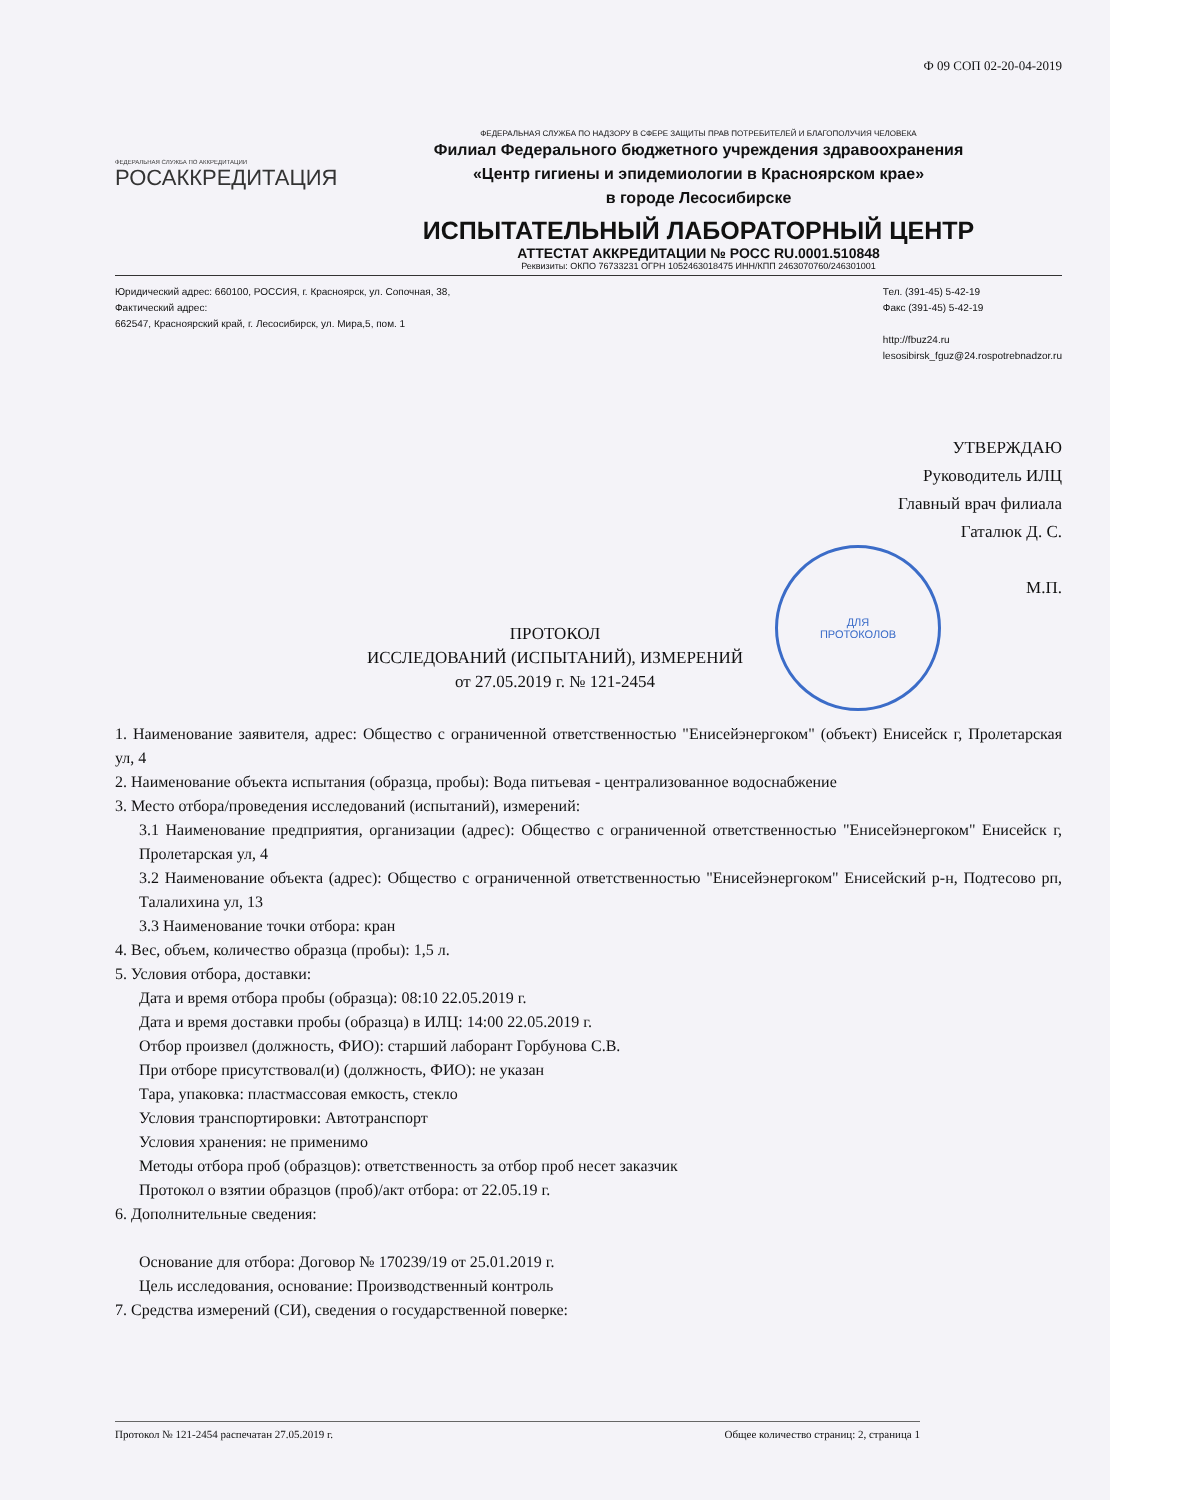Ф 09 СОП 02-20-04-2019
ФЕДЕРАЛЬНАЯ СЛУЖБА ПО АККРЕДИТАЦИИ
РОСАККРЕДИТАЦИЯ
ФЕДЕРАЛЬНАЯ СЛУЖБА ПО НАДЗОРУ В СФЕРЕ ЗАЩИТЫ ПРАВ ПОТРЕБИТЕЛЕЙ И БЛАГОПОЛУЧИЯ ЧЕЛОВЕКА
Филиал Федерального бюджетного учреждения здравоохранения
«Центр гигиены и эпидемиологии в Красноярском крае»
в городе Лесосибирске
ИСПЫТАТЕЛЬНЫЙ ЛАБОРАТОРНЫЙ ЦЕНТР
АТТЕСТАТ АККРЕДИТАЦИИ № РОСС RU.0001.510848
Реквизиты: ОКПО 76733231 ОГРН 1052463018475 ИНН/КПП 2463070760/246301001
Юридический адрес: 660100, РОССИЯ, г. Красноярск, ул. Сопочная, 38,
Фактический адрес:
662547, Красноярский край, г. Лесосибирск, ул. Мира,5, пом. 1
Тел. (391-45) 5-42-19
Факс (391-45) 5-42-19
http://fbuz24.ru
lesosibirsk_fguz@24.rospotrebnadzor.ru
УТВЕРЖДАЮ
Руководитель ИЛЦ
Главный врач филиала
Гаталюк Д. С.
М.П.
ДЛЯ
ПРОТОКОЛОВ
ПРОТОКОЛ
ИССЛЕДОВАНИЙ (ИСПЫТАНИЙ), ИЗМЕРЕНИЙ
от 27.05.2019 г. № 121-2454
1. Наименование заявителя, адрес: Общество с ограниченной ответственностью "Енисейэнергоком" (объект) Енисейск г, Пролетарская ул, 4
2. Наименование объекта испытания (образца, пробы): Вода питьевая - централизованное водоснабжение
3. Место отбора/проведения исследований (испытаний), измерений:
3.1 Наименование предприятия, организации (адрес): Общество с ограниченной ответственностью "Енисейэнергоком" Енисейск г, Пролетарская ул, 4
3.2 Наименование объекта (адрес): Общество с ограниченной ответственностью "Енисейэнергоком" Енисейский р-н, Подтесово рп, Талалихина ул, 13
3.3 Наименование точки отбора: кран
4. Вес, объем, количество образца (пробы): 1,5 л.
5. Условия отбора, доставки:
Дата и время отбора пробы (образца): 08:10 22.05.2019 г.
Дата и время доставки пробы (образца) в ИЛЦ: 14:00 22.05.2019 г.
Отбор произвел (должность, ФИО): старший лаборант Горбунова С.В.
При отборе присутствовал(и) (должность, ФИО): не указан
Тара, упаковка: пластмассовая емкость, стекло
Условия транспортировки: Автотранспорт
Условия хранения: не применимо
Методы отбора проб (образцов): ответственность за отбор проб несет заказчик
Протокол о взятии образцов (проб)/акт отбора: от 22.05.19 г.
6. Дополнительные сведения:
Основание для отбора: Договор № 170239/19 от 25.01.2019 г.
Цель исследования, основание: Производственный контроль
7. Средства измерений (СИ), сведения о государственной поверке:
Протокол № 121-2454 распечатан 27.05.2019 г. Общее количество страниц: 2, страница 1